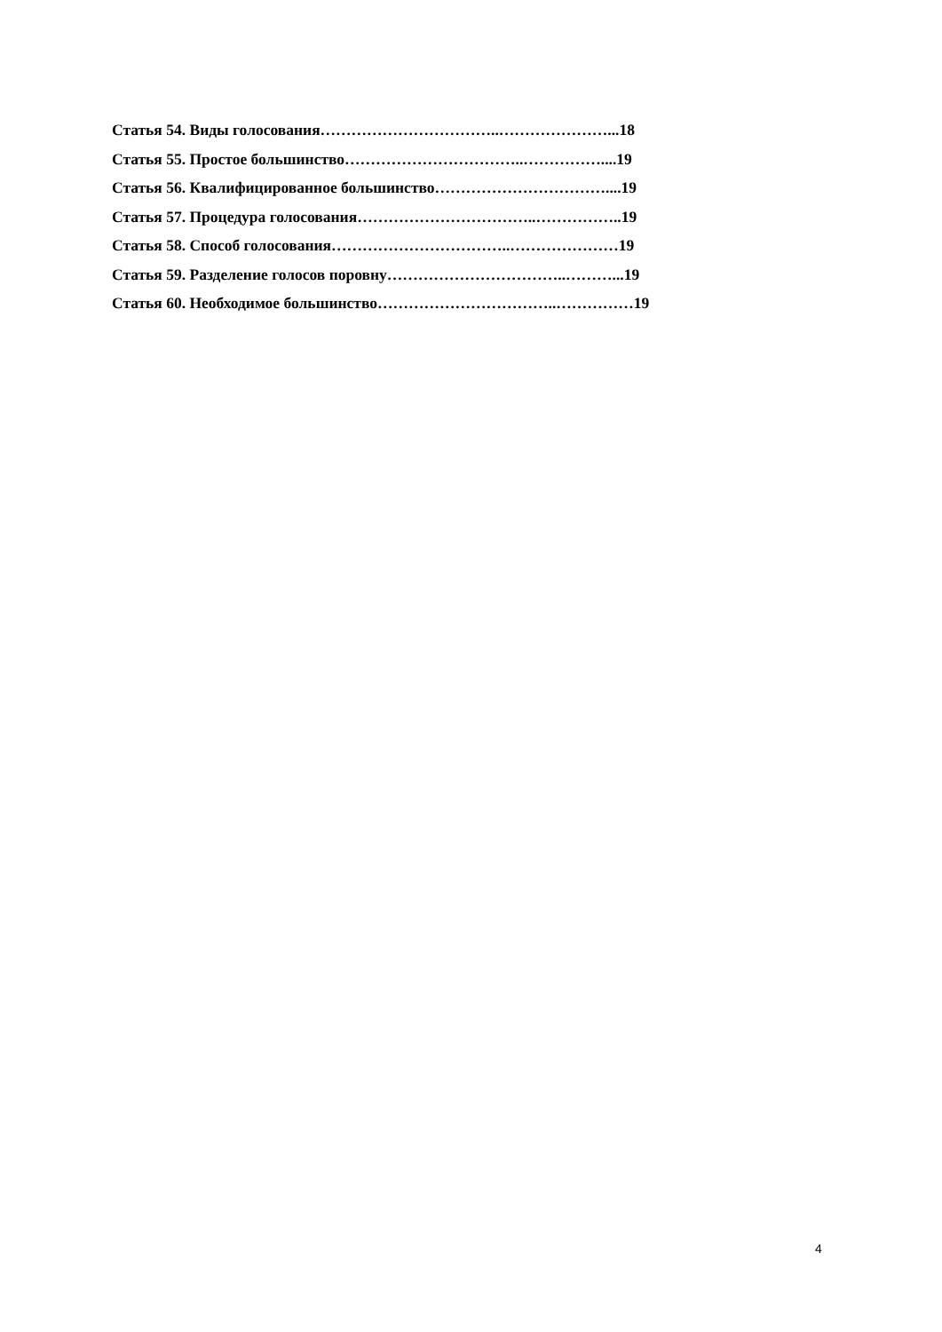Статья 54. Виды голосования……………………………..…………………...18
Статья 55. Простое большинство……………………………..……………....19
Статья 56. Квалифицированное большинство……………………………....19
Статья 57. Процедура голосования……………………………..……………..19
Статья 58. Способ голосования……………………………..…………………19
Статья 59. Разделение голосов поровну……………………………..………...19
Статья 60. Необходимое большинство……………………………..……………19
4